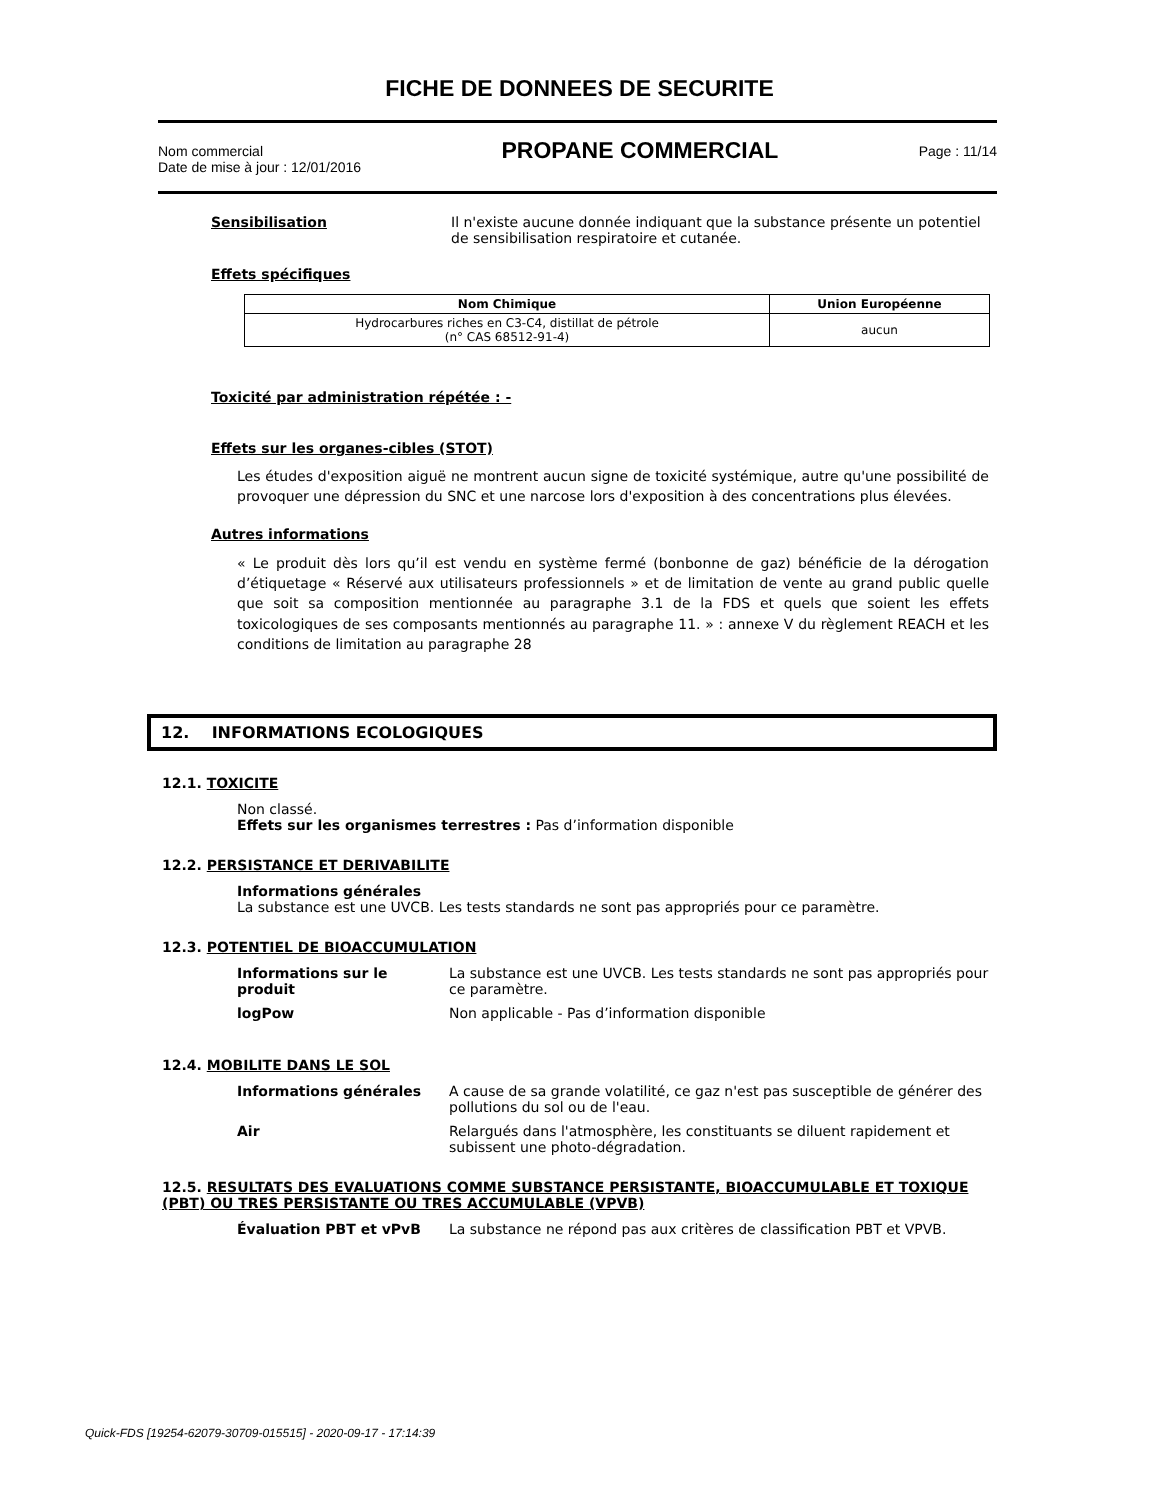FICHE DE DONNEES DE SECURITE
Nom commercial
Date de mise à jour : 12/01/2016
PROPANE COMMERCIAL
Page : 11/14
Sensibilisation Il n'existe aucune donnée indiquant que la substance présente un potentiel de sensibilisation respiratoire et cutanée.
Effets spécifiques
| Nom Chimique | Union Européenne |
| --- | --- |
| Hydrocarbures riches en C3-C4, distillat de pétrole (n° CAS 68512-91-4) | aucun |
Toxicité par administration répétée : -
Effets sur les organes-cibles (STOT)
Les études d'exposition aiguë ne montrent aucun signe de toxicité systémique, autre qu'une possibilité de provoquer une dépression du SNC et une narcose lors d'exposition à des concentrations plus élevées.
Autres informations
« Le produit dès lors qu’il est vendu en système fermé (bonbonne de gaz) bénéficie de la dérogation d’étiquetage « Réservé aux utilisateurs professionnels » et de limitation de vente au grand public quelle que soit sa composition mentionnée au paragraphe 3.1 de la FDS et quels que soient les effets toxicologiques de ses composants mentionnés au paragraphe 11. » : annexe V du règlement REACH et les conditions de limitation au paragraphe 28
12. INFORMATIONS ECOLOGIQUES
12.1. TOXICITE
Non classé.
Effets sur les organismes terrestres : Pas d’information disponible
12.2. PERSISTANCE ET DERIVABILITE
Informations générales
La substance est une UVCB. Les tests standards ne sont pas appropriés pour ce paramètre.
12.3. POTENTIEL DE BIOACCUMULATION
Informations sur le produit
La substance est une UVCB. Les tests standards ne sont pas appropriés pour ce paramètre.
logPow Non applicable - Pas d’information disponible
12.4. MOBILITE DANS LE SOL
Informations générales A cause de sa grande volatilité, ce gaz n'est pas susceptible de générer des pollutions du sol ou de l'eau.
Air Relargués dans l'atmosphère, les constituants se diluent rapidement et subissent une photo-dégradation.
12.5. RESULTATS DES EVALUATIONS COMME SUBSTANCE PERSISTANTE, BIOACCUMULABLE ET TOXIQUE (PBT) OU TRES PERSISTANTE OU TRES ACCUMULABLE (VPVB)
Évaluation PBT et vPvB La substance ne répond pas aux critères de classification PBT et VPVB.
Quick-FDS [19254-62079-30709-015515] - 2020-09-17 - 17:14:39